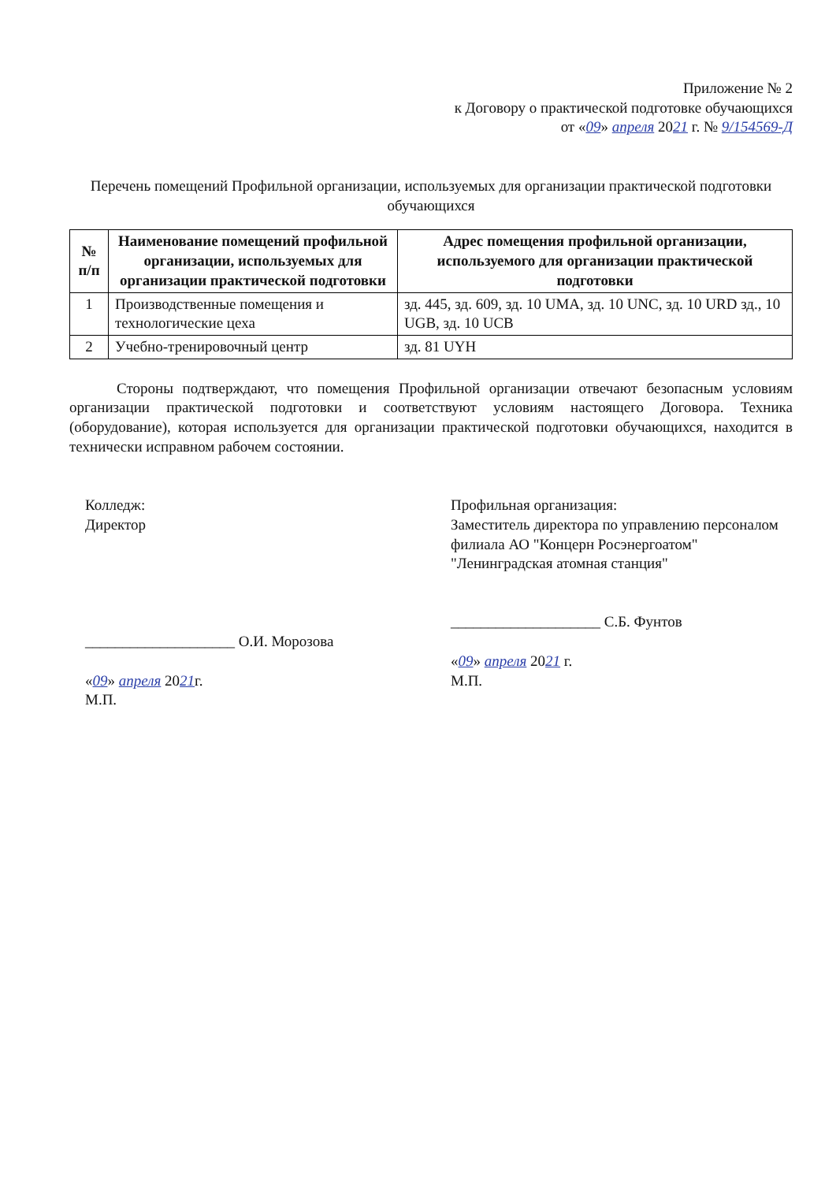Приложение № 2
к Договору о практической подготовке обучающихся
от «09» апреля 2021 г. № 9/154569-Д
Перечень помещений Профильной организации, используемых для организации практической подготовки обучающихся
| № п/п | Наименование помещений профильной организации, используемых для организации практической подготовки | Адрес помещения профильной организации, используемого для организации практической подготовки |
| --- | --- | --- |
| 1 | Производственные помещения и технологические цеха | зд. 445, зд. 609, зд. 10 UMA, зд. 10 UNC, зд. 10 URD зд., 10 UGB, зд. 10 UCB |
| 2 | Учебно-тренировочный центр | зд. 81 UYH |
Стороны подтверждают, что помещения Профильной организации отвечают безопасным условиям организации практической подготовки и соответствуют условиям настоящего Договора. Техника (оборудование), которая используется для организации практической подготовки обучающихся, находится в технически исправном рабочем состоянии.
Колледж:
Директор
____________________ О.И. Морозова
«09» апреля 2021г.
М.П.
Профильная организация:
Заместитель директора по управлению персоналом филиала АО "Концерн Росэнергоатом" "Ленинградская атомная станция"
____________________ С.Б. Фунтов
«09» апреля 2021 г.
М.П.